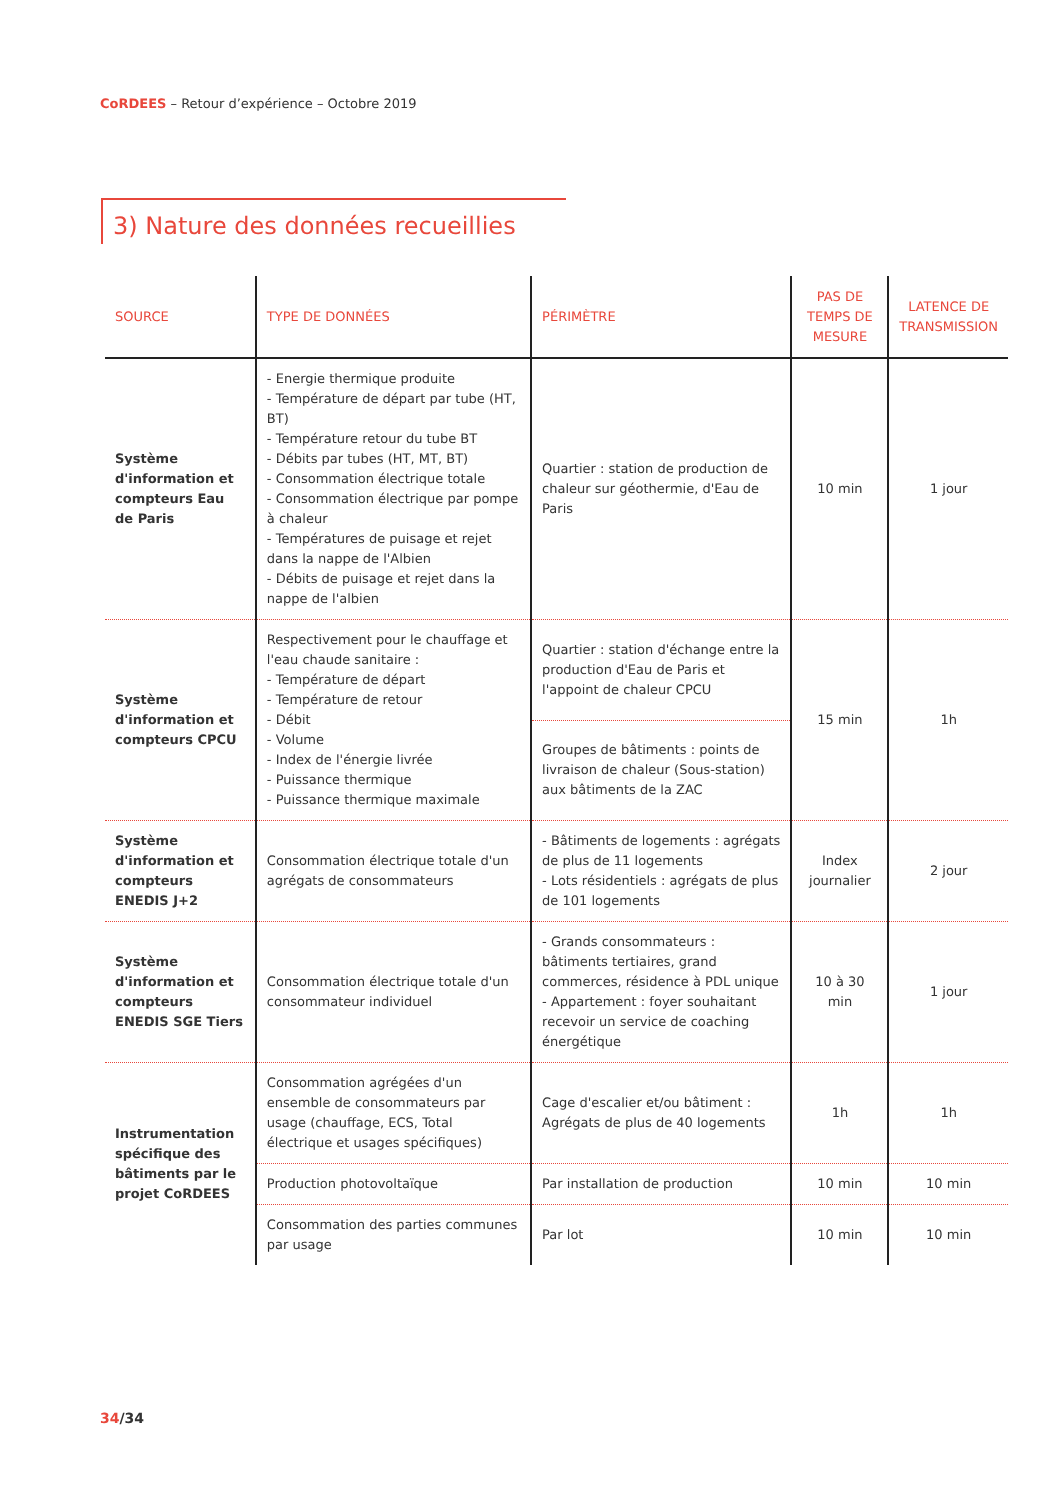CoRDEES – Retour d’expérience – Octobre 2019
3) Nature des données recueillies
| SOURCE | TYPE DE DONNÉES | PÉRIMÈTRE | PAS DE TEMPS DE MESURE | LATENCE DE TRANSMISSION |
| --- | --- | --- | --- | --- |
| Système d'information et compteurs Eau de Paris | - Energie thermique produite - Température de départ par tube (HT, BT) - Température retour du tube BT - Débits par tubes (HT, MT, BT) - Consommation électrique totale - Consommation électrique par pompe à chaleur - Températures de puisage et rejet dans la nappe de l'Albien - Débits de puisage et rejet dans la nappe de l'albien | Quartier : station de production de chaleur sur géothermie, d'Eau de Paris | 10 min | 1 jour |
| Système d'information et compteurs CPCU | Respectivement pour le chauffage et l'eau chaude sanitaire : - Température de départ - Température de retour - Débit - Volume - Index de l'énergie livrée - Puissance thermique - Puissance thermique maximale | Quartier : station d'échange entre la production d'Eau de Paris et l'appoint de chaleur CPCU | 15 min | 1h |
| | | Groupes de bâtiments : points de livraison de chaleur (Sous-station) aux bâtiments de la ZAC | | |
| Système d'information et compteurs ENEDIS J+2 | Consommation électrique totale d'un agrégats de consommateurs | - Bâtiments de logements : agrégats de plus de 11 logements - Lots résidentiels : agrégats de plus de 101 logements | Index journalier | 2 jour |
| Système d'information et compteurs ENEDIS SGE Tiers | Consommation électrique totale d'un consommateur individuel | - Grands consommateurs : bâtiments tertiaires, grand commerces, résidence à PDL unique - Appartement : foyer souhaitant recevoir un service de coaching énergétique | 10 à 30 min | 1 jour |
| Instrumentation spécifique des bâtiments par le projet CoRDEES | Consommation agrégées d'un ensemble de consommateurs par usage (chauffage, ECS, Total électrique et usages spécifiques) | Cage d'escalier et/ou bâtiment : Agrégats de plus de 40 logements | 1h | 1h |
| | Production photovoltaïque | Par installation de production | 10 min | 10 min |
| | Consommation des parties communes par usage | Par lot | 10 min | 10 min |
34/34